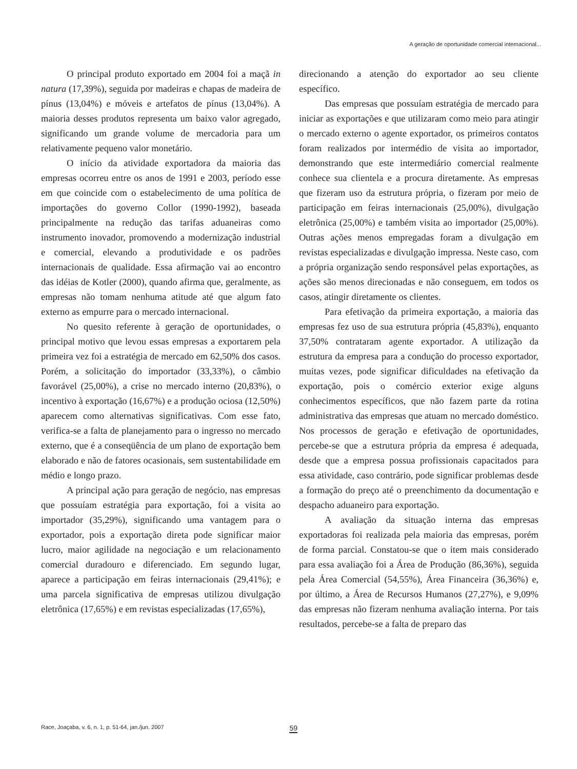A geração de oportunidade comercial internacional...
O principal produto exportado em 2004 foi a maçã in natura (17,39%), seguida por madeiras e chapas de madeira de pínus (13,04%) e móveis e artefatos de pínus (13,04%). A maioria desses produtos representa um baixo valor agregado, significando um grande volume de mercadoria para um relativamente pequeno valor monetário.
O início da atividade exportadora da maioria das empresas ocorreu entre os anos de 1991 e 2003, período esse em que coincide com o estabelecimento de uma política de importações do governo Collor (1990-1992), baseada principalmente na redução das tarifas aduaneiras como instrumento inovador, promovendo a modernização industrial e comercial, elevando a produtividade e os padrões internacionais de qualidade. Essa afirmação vai ao encontro das idéias de Kotler (2000), quando afirma que, geralmente, as empresas não tomam nenhuma atitude até que algum fato externo as empurre para o mercado internacional.
No quesito referente à geração de oportunidades, o principal motivo que levou essas empresas a exportarem pela primeira vez foi a estratégia de mercado em 62,50% dos casos. Porém, a solicitação do importador (33,33%), o câmbio favorável (25,00%), a crise no mercado interno (20,83%), o incentivo à exportação (16,67%) e a produção ociosa (12,50%) aparecem como alternativas significativas. Com esse fato, verifica-se a falta de planejamento para o ingresso no mercado externo, que é a conseqüência de um plano de exportação bem elaborado e não de fatores ocasionais, sem sustentabilidade em médio e longo prazo.
A principal ação para geração de negócio, nas empresas que possuíam estratégia para exportação, foi a visita ao importador (35,29%), significando uma vantagem para o exportador, pois a exportação direta pode significar maior lucro, maior agilidade na negociação e um relacionamento comercial duradouro e diferenciado. Em segundo lugar, aparece a participação em feiras internacionais (29,41%); e uma parcela significativa de empresas utilizou divulgação eletrônica (17,65%) e em revistas especializadas (17,65%),
direcionando a atenção do exportador ao seu cliente específico.
Das empresas que possuíam estratégia de mercado para iniciar as exportações e que utilizaram como meio para atingir o mercado externo o agente exportador, os primeiros contatos foram realizados por intermédio de visita ao importador, demonstrando que este intermediário comercial realmente conhece sua clientela e a procura diretamente. As empresas que fizeram uso da estrutura própria, o fizeram por meio de participação em feiras internacionais (25,00%), divulgação eletrônica (25,00%) e também visita ao importador (25,00%). Outras ações menos empregadas foram a divulgação em revistas especializadas e divulgação impressa. Neste caso, com a própria organização sendo responsável pelas exportações, as ações são menos direcionadas e não conseguem, em todos os casos, atingir diretamente os clientes.
Para efetivação da primeira exportação, a maioria das empresas fez uso de sua estrutura própria (45,83%), enquanto 37,50% contrataram agente exportador. A utilização da estrutura da empresa para a condução do processo exportador, muitas vezes, pode significar dificuldades na efetivação da exportação, pois o comércio exterior exige alguns conhecimentos específicos, que não fazem parte da rotina administrativa das empresas que atuam no mercado doméstico. Nos processos de geração e efetivação de oportunidades, percebe-se que a estrutura própria da empresa é adequada, desde que a empresa possua profissionais capacitados para essa atividade, caso contrário, pode significar problemas desde a formação do preço até o preenchimento da documentação e despacho aduaneiro para exportação.
A avaliação da situação interna das empresas exportadoras foi realizada pela maioria das empresas, porém de forma parcial. Constatou-se que o item mais considerado para essa avaliação foi a Área de Produção (86,36%), seguida pela Área Comercial (54,55%), Área Financeira (36,36%) e, por último, a Área de Recursos Humanos (27,27%), e 9,09% das empresas não fizeram nenhuma avaliação interna. Por tais resultados, percebe-se a falta de preparo das
Race, Joaçaba, v. 6, n. 1, p. 51-64, jan./jun. 2007 59